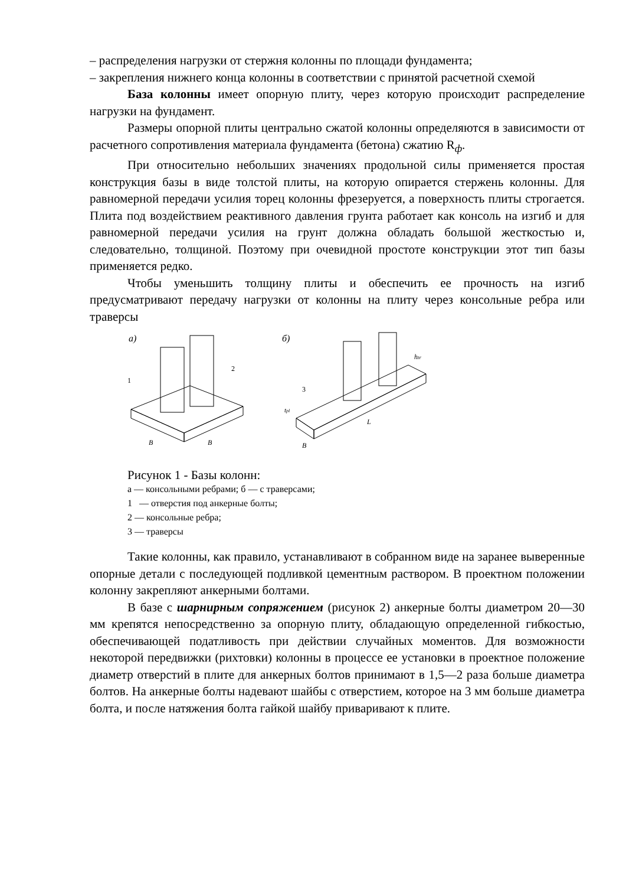– распределения нагрузки от стержня колонны по площади фундамента;
– закрепления нижнего конца колонны в соответствии с принятой расчетной схемой
База колонны имеет опорную плиту, через которую происходит распределение нагрузки на фундамент.
Размеры опорной плиты центрально сжатой колонны определяются в зависимости от расчетного сопротивления материала фундамента (бетона) сжатию R<sub>ф</sub>.
При относительно небольших значениях продольной силы применяется простая конструкция базы в виде толстой плиты, на которую опирается стержень колонны. Для равномерной передачи усилия торец колонны фрезеруется, а поверхность плиты строгается. Плита под воздействием реактивного давления грунта работает как консоль на изгиб и для равномерной передачи усилия на грунт должна обладать большой жесткостью и, следовательно, толщиной. Поэтому при очевидной простоте конструкции этот тип базы применяется редко.
Чтобы уменьшить толщину плиты и обеспечить ее прочность на изгиб предусматривают передачу нагрузки от колонны на плиту через консольные ребра или траверсы
а)
1
2
B
B
б)
3
htr
tpl
B
L
Рисунок 1 - Базы колонн:
а — консольными ребрами; б — с траверсами;
1 — отверстия под анкерные болты;
2 — консольные ребра;
3 — траверсы
Такие колонны, как правило, устанавливают в собранном виде на заранее выверенные опорные детали с последующей подливкой цементным раствором. В проектном положении колонну закрепляют анкерными болтами.
В базе с шарнирным сопряжением (рисунок 2) анкерные болты диаметром 20—30 мм крепятся непосредственно за опорную плиту, обладающую определенной гибкостью, обеспечивающей податливость при действии случайных моментов. Для возможности некоторой передвижки (рихтовки) колонны в процессе ее установки в проектное положение диаметр отверстий в плите для анкерных болтов принимают в 1,5—2 раза больше диаметра болтов. На анкерные болты надевают шайбы с отверстием, которое на 3 мм больше диаметра болта, и после натяжения болта гайкой шайбу приваривают к плите.